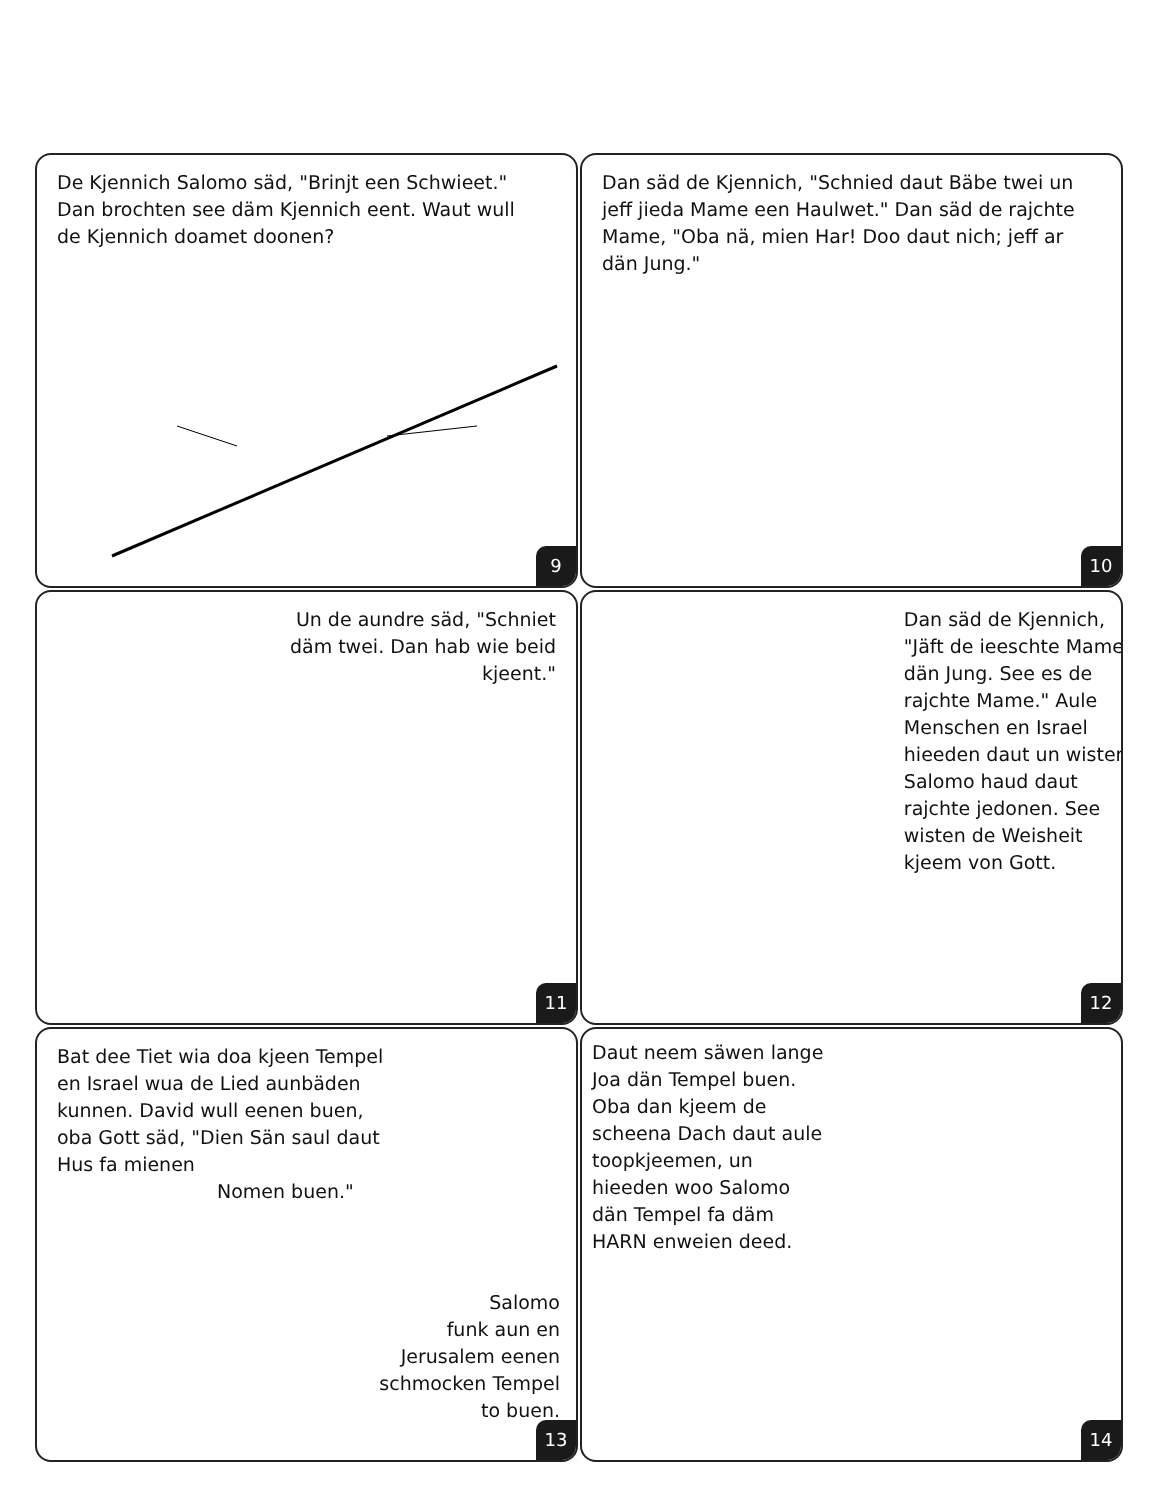De Kjennich Salomo säd, "Brinjt een Schwieet." Dan brochten see däm Kjennich eent. Waut wull de Kjennich doamet doonen?
9
Dan säd de Kjennich, "Schnied daut Bäbe twei un jeff jieda Mame een Haulwet." Dan säd de rajchte Mame, "Oba nä, mien Har! Doo daut nich; jeff ar dän Jung."
10
Un de aundre säd, "Schniet däm twei. Dan hab wie beid kjeent."
11
Dan säd de Kjennich, "Jäft de ieeschte Mame dän Jung. See es de rajchte Mame." Aule Menschen en Israel hieeden daut un wisten Salomo haud daut rajchte jedonen. See wisten de Weisheit kjeem von Gott.
12
Bat dee Tiet wia doa kjeen Tempel en Israel wua de Lied aunbäden kunnen. David wull eenen buen, oba Gott säd, "Dien Sän saul daut Hus fa mienen
Nomen buen."
Salomo
funk aun en
Jerusalem eenen
schmocken Tempel
to buen.
13
Daut neem säwen lange Joa dän Tempel buen. Oba dan kjeem de scheena Dach daut aule toopkjeemen, un hieeden woo Salomo dän Tempel fa däm HARN enweien deed.
14